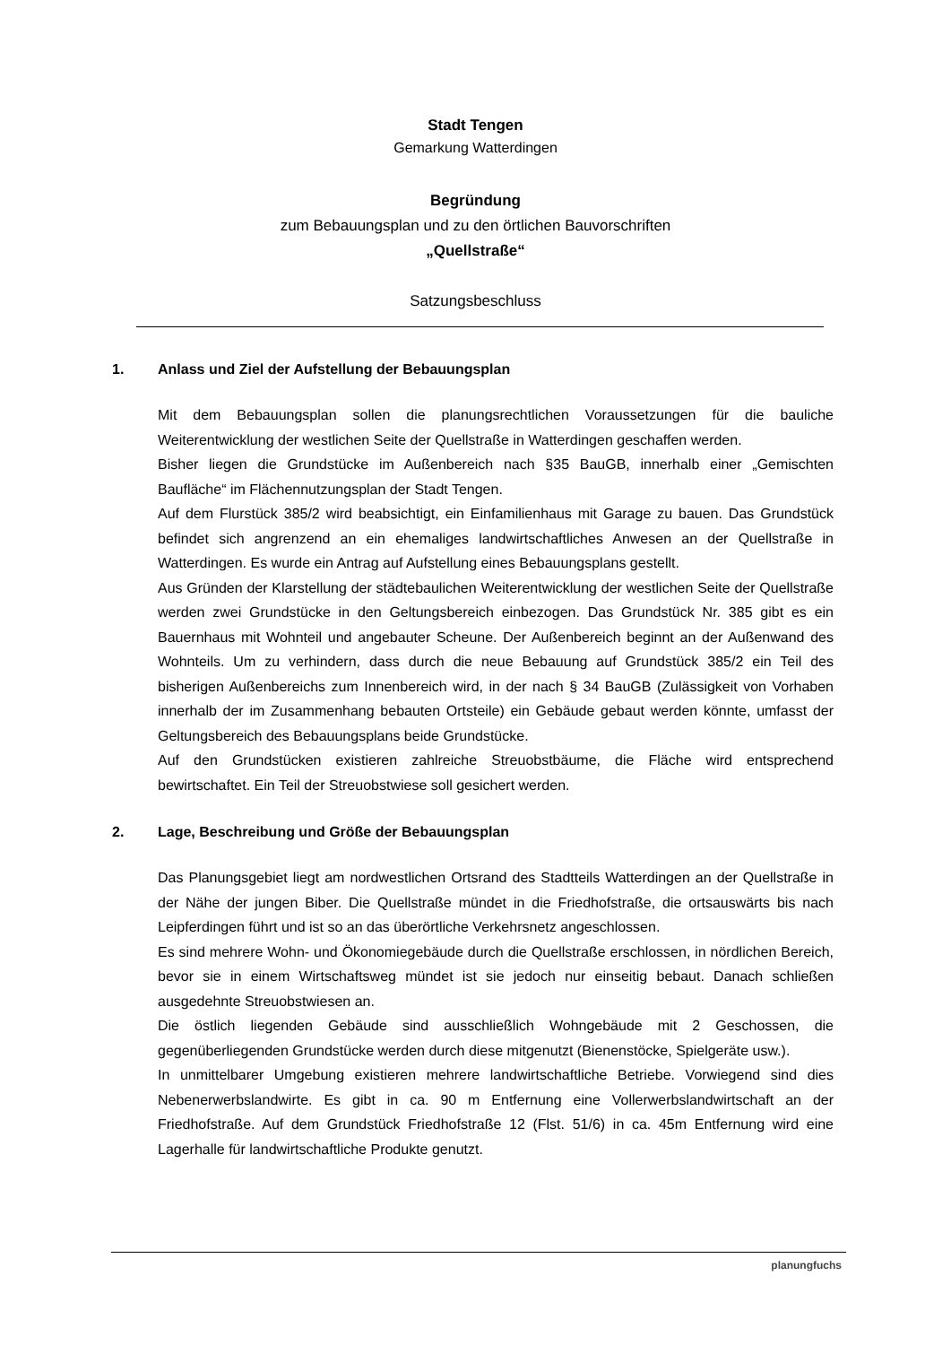Stadt Tengen
Gemarkung Watterdingen
Begründung
zum Bebauungsplan und zu den örtlichen Bauvorschriften
„Quellstraße“
Satzungsbeschluss
1. Anlass und Ziel der Aufstellung der Bebauungsplan
Mit dem Bebauungsplan sollen die planungsrechtlichen Voraussetzungen für die bauliche Weiterentwicklung der westlichen Seite der Quellstraße in Watterdingen geschaffen werden.
Bisher liegen die Grundstücke im Außenbereich nach §35 BauGB, innerhalb einer „Gemischten Baufläche“ im Flächennutzungsplan der Stadt Tengen.
Auf dem Flurstück 385/2 wird beabsichtigt, ein Einfamilienhaus mit Garage zu bauen. Das Grundstück befindet sich angrenzend an ein ehemaliges landwirtschaftliches Anwesen an der Quellstraße in Watterdingen. Es wurde ein Antrag auf Aufstellung eines Bebauungsplans gestellt.
Aus Gründen der Klarstellung der städtebaulichen Weiterentwicklung der westlichen Seite der Quellstraße werden zwei Grundstücke in den Geltungsbereich einbezogen. Das Grundstück Nr. 385 gibt es ein Bauernhaus mit Wohnteil und angebauter Scheune. Der Außenbereich beginnt an der Außenwand des Wohnteils. Um zu verhindern, dass durch die neue Bebauung auf Grundstück 385/2 ein Teil des bisherigen Außenbereichs zum Innenbereich wird, in der nach § 34 BauGB (Zulässigkeit von Vorhaben innerhalb der im Zusammenhang bebauten Ortsteile) ein Gebäude gebaut werden könnte, umfasst der Geltungsbereich des Bebauungsplans beide Grundstücke.
Auf den Grundstücken existieren zahlreiche Streuobstbäume, die Fläche wird entsprechend bewirtschaftet. Ein Teil der Streuobstwiese soll gesichert werden.
2. Lage, Beschreibung und Größe der Bebauungsplan
Das Planungsgebiet liegt am nordwestlichen Ortsrand des Stadtteils Watterdingen an der Quellstraße in der Nähe der jungen Biber. Die Quellstraße mündet in die Friedhofstraße, die ortsauswärts bis nach Leipferdingen führt und ist so an das überörtliche Verkehrsnetz angeschlossen.
Es sind mehrere Wohn- und Ökonomiegebäude durch die Quellstraße erschlossen, in nördlichen Bereich, bevor sie in einem Wirtschaftsweg mündet ist sie jedoch nur einseitig bebaut. Danach schließen ausgedehnte Streuobstwiesen an.
Die östlich liegenden Gebäude sind ausschließlich Wohngebäude mit 2 Geschossen, die gegenüberliegenden Grundstücke werden durch diese mitgenutzt (Bienenstöcke, Spielgeräte usw.).
In unmittelbarer Umgebung existieren mehrere landwirtschaftliche Betriebe. Vorwiegend sind dies Nebenerwerbslandwirte. Es gibt in ca. 90 m Entfernung eine Vollerwerbslandwirtschaft an der Friedhofstraße. Auf dem Grundstück Friedhofstraße 12 (Flst. 51/6) in ca. 45m Entfernung wird eine Lagerhalle für landwirtschaftliche Produkte genutzt.
planungfuchs